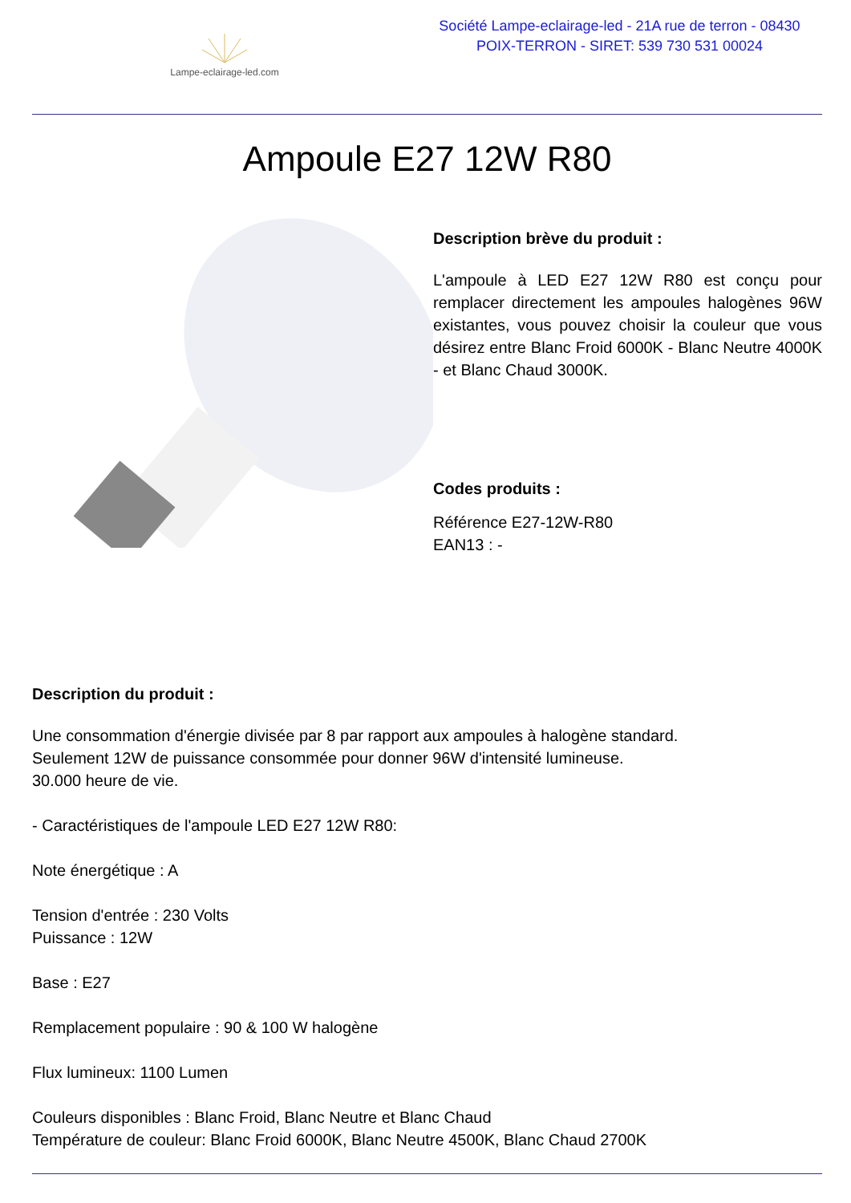Lampe-eclairage-led.com
Société Lampe-eclairage-led - 21A rue de terron - 08430
POIX-TERRON - SIRET: 539 730 531 00024
Ampoule E27 12W R80
Description brève du produit :
L'ampoule à LED E27 12W R80 est conçu pour remplacer directement les ampoules halogènes 96W existantes, vous pouvez choisir la couleur que vous désirez entre Blanc Froid 6000K - Blanc Neutre 4000K - et Blanc Chaud 3000K.
Codes produits :
Référence E27-12W-R80
EAN13 : -
Description du produit :
Une consommation d'énergie divisée par 8 par rapport aux ampoules à halogène standard.
Seulement 12W de puissance consommée pour donner 96W d'intensité lumineuse.
30.000 heure de vie.
- Caractéristiques de l'ampoule LED E27 12W R80:
Note énergétique : A
Tension d'entrée : 230 Volts
Puissance : 12W
Base : E27
Remplacement populaire : 90 & 100 W halogène
Flux lumineux: 1100 Lumen
Couleurs disponibles : Blanc Froid, Blanc Neutre et Blanc Chaud
Température de couleur: Blanc Froid 6000K, Blanc Neutre 4500K, Blanc Chaud 2700K